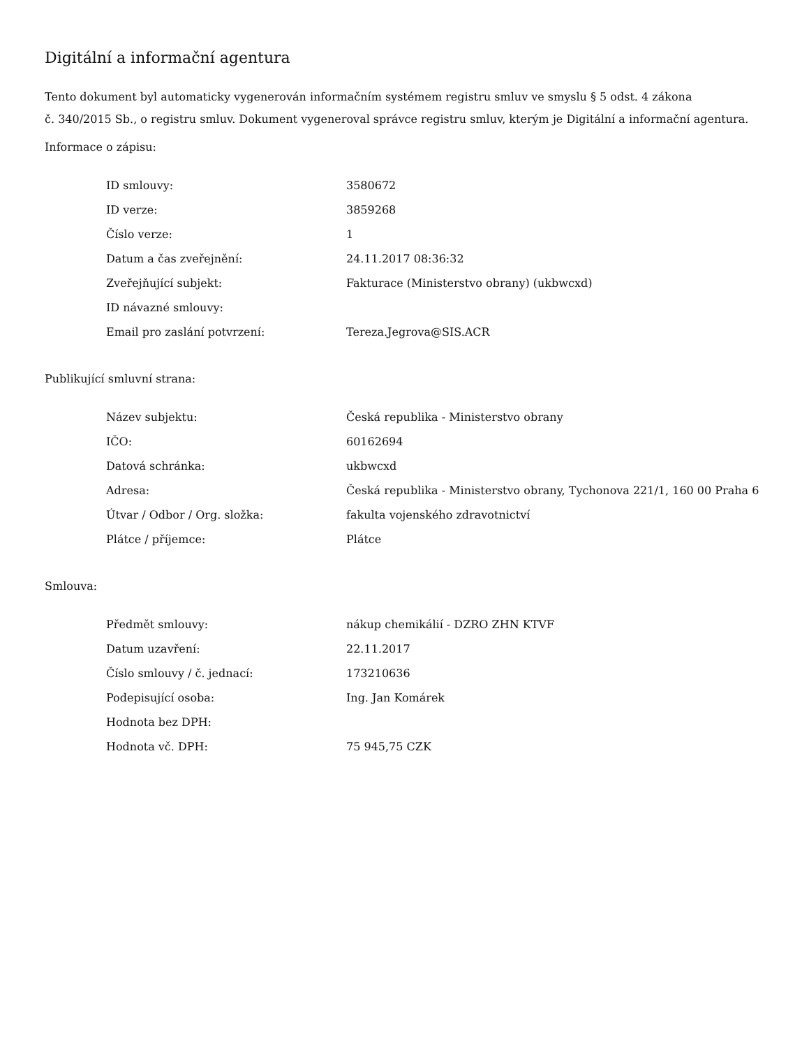Digitální a informační agentura
Tento dokument byl automaticky vygenerován informačním systémem registru smluv ve smyslu § 5 odst. 4 zákona
č. 340/2015 Sb., o registru smluv. Dokument vygeneroval správce registru smluv, kterým je Digitální a informační agentura.
Informace o zápisu:
| ID smlouvy: | 3580672 |
| ID verze: | 3859268 |
| Číslo verze: | 1 |
| Datum a čas zveřejnění: | 24.11.2017 08:36:32 |
| Zveřejňující subjekt: | Fakturace (Ministerstvo obrany) (ukbwcxd) |
| ID návazné smlouvy: | |
| Email pro zaslání potvrzení: | Tereza.Jegrova@SIS.ACR |
Publikující smluvní strana:
| Název subjektu: | Česká republika - Ministerstvo obrany |
| IČO: | 60162694 |
| Datová schránka: | ukbwcxd |
| Adresa: | Česká republika - Ministerstvo obrany, Tychonova 221/1, 160 00 Praha 6 |
| Útvar / Odbor / Org. složka: | fakulta vojenského zdravotnictví |
| Plátce / příjemce: | Plátce |
Smlouva:
| Předmět smlouvy: | nákup chemikálií - DZRO ZHN KTVF |
| Datum uzavření: | 22.11.2017 |
| Číslo smlouvy / č. jednací: | 173210636 |
| Podepisující osoba: | Ing. Jan Komárek |
| Hodnota bez DPH: | |
| Hodnota vč. DPH: | 75 945,75 CZK |